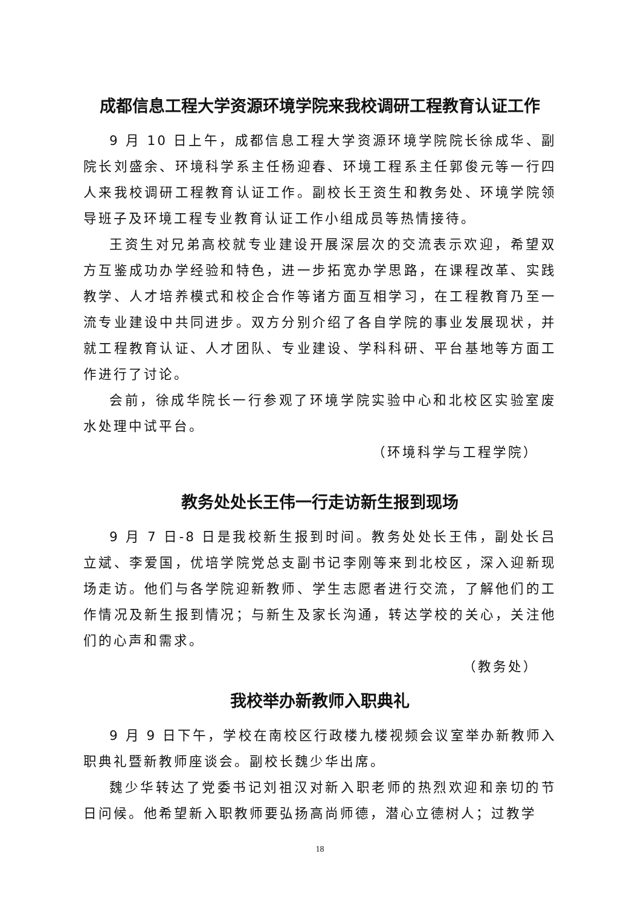成都信息工程大学资源环境学院来我校调研工程教育认证工作
9 月 10 日上午，成都信息工程大学资源环境学院院长徐成华、副院长刘盛余、环境科学系主任杨迎春、环境工程系主任郭俊元等一行四人来我校调研工程教育认证工作。副校长王资生和教务处、环境学院领导班子及环境工程专业教育认证工作小组成员等热情接待。
王资生对兄弟高校就专业建设开展深层次的交流表示欢迎，希望双方互鉴成功办学经验和特色，进一步拓宽办学思路，在课程改革、实践教学、人才培养模式和校企合作等诸方面互相学习，在工程教育乃至一流专业建设中共同进步。双方分别介绍了各自学院的事业发展现状，并就工程教育认证、人才团队、专业建设、学科科研、平台基地等方面工作进行了讨论。
会前，徐成华院长一行参观了环境学院实验中心和北校区实验室废水处理中试平台。
（环境科学与工程学院）
教务处处长王伟一行走访新生报到现场
9 月 7 日-8 日是我校新生报到时间。教务处处长王伟，副处长吕立斌、李爱国，优培学院党总支副书记李刚等来到北校区，深入迎新现场走访。他们与各学院迎新教师、学生志愿者进行交流，了解他们的工作情况及新生报到情况；与新生及家长沟通，转达学校的关心，关注他们的心声和需求。
（教务处）
我校举办新教师入职典礼
9 月 9 日下午，学校在南校区行政楼九楼视频会议室举办新教师入职典礼暨新教师座谈会。副校长魏少华出席。
魏少华转达了党委书记刘祖汉对新入职老师的热烈欢迎和亲切的节日问候。他希望新入职教师要弘扬高尚师德，潜心立德树人；过教学
18